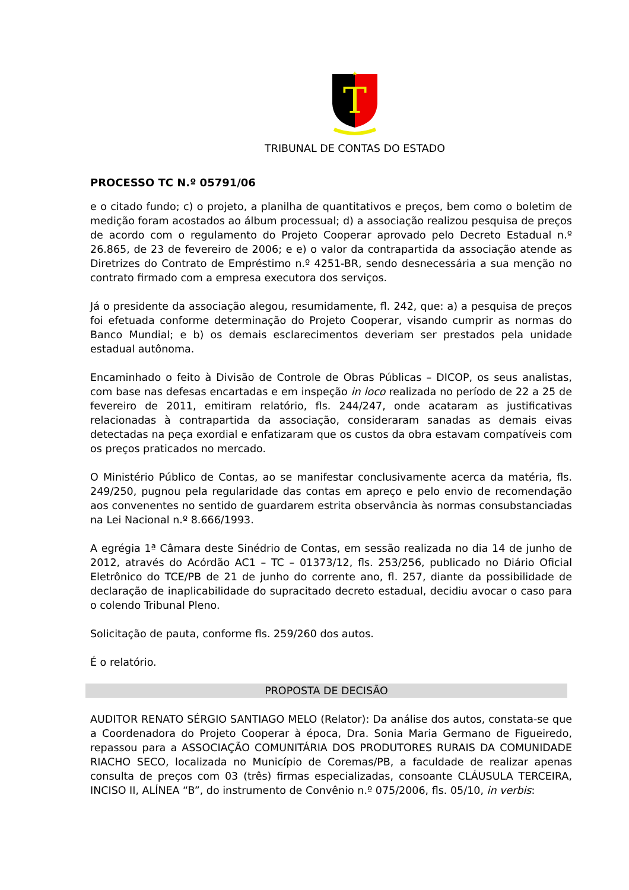T
TRIBUNAL DE CONTAS DO ESTADO
PROCESSO TC N.º 05791/06
e o citado fundo; c) o projeto, a planilha de quantitativos e preços, bem como o boletim de medição foram acostados ao álbum processual; d) a associação realizou pesquisa de preços de acordo com o regulamento do Projeto Cooperar aprovado pelo Decreto Estadual n.º 26.865, de 23 de fevereiro de 2006; e e) o valor da contrapartida da associação atende as Diretrizes do Contrato de Empréstimo n.º 4251-BR, sendo desnecessária a sua menção no contrato firmado com a empresa executora dos serviços.
Já o presidente da associação alegou, resumidamente, fl. 242, que: a) a pesquisa de preços foi efetuada conforme determinação do Projeto Cooperar, visando cumprir as normas do Banco Mundial; e b) os demais esclarecimentos deveriam ser prestados pela unidade estadual autônoma.
Encaminhado o feito à Divisão de Controle de Obras Públicas – DICOP, os seus analistas, com base nas defesas encartadas e em inspeção in loco realizada no período de 22 a 25 de fevereiro de 2011, emitiram relatório, fls. 244/247, onde acataram as justificativas relacionadas à contrapartida da associação, consideraram sanadas as demais eivas detectadas na peça exordial e enfatizaram que os custos da obra estavam compatíveis com os preços praticados no mercado.
O Ministério Público de Contas, ao se manifestar conclusivamente acerca da matéria, fls. 249/250, pugnou pela regularidade das contas em apreço e pelo envio de recomendação aos convenentes no sentido de guardarem estrita observância às normas consubstanciadas na Lei Nacional n.º 8.666/1993.
A egrégia 1ª Câmara deste Sinédrio de Contas, em sessão realizada no dia 14 de junho de 2012, através do Acórdão AC1 – TC – 01373/12, fls. 253/256, publicado no Diário Oficial Eletrônico do TCE/PB de 21 de junho do corrente ano, fl. 257, diante da possibilidade de declaração de inaplicabilidade do supracitado decreto estadual, decidiu avocar o caso para o colendo Tribunal Pleno.
Solicitação de pauta, conforme fls. 259/260 dos autos.
É o relatório.
PROPOSTA DE DECISÃO
AUDITOR RENATO SÉRGIO SANTIAGO MELO (Relator): Da análise dos autos, constata-se que a Coordenadora do Projeto Cooperar à época, Dra. Sonia Maria Germano de Figueiredo, repassou para a ASSOCIAÇÃO COMUNITÁRIA DOS PRODUTORES RURAIS DA COMUNIDADE RIACHO SECO, localizada no Município de Coremas/PB, a faculdade de realizar apenas consulta de preços com 03 (três) firmas especializadas, consoante CLÁUSULA TERCEIRA, INCISO II, ALÍNEA “B”, do instrumento de Convênio n.º 075/2006, fls. 05/10, in verbis: